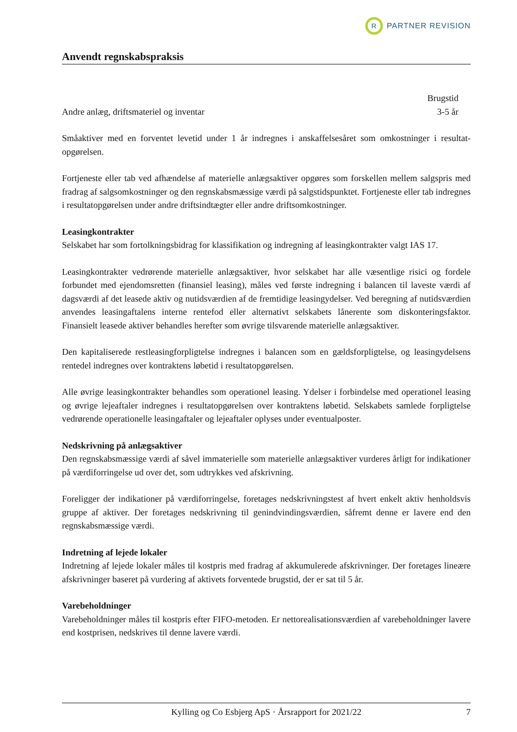R
PARTNER REVISION
Anvendt regnskabspraksis
| | Brugstid |
| Andre anlæg, driftsmateriel og inventar | 3-5 år |
Småaktiver med en forventet levetid under 1 år indregnes i anskaffelsesåret som omkostninger i resultat­opgørelsen.
Fortjeneste eller tab ved afhændelse af materielle anlægsaktiver opgøres som forskellen mellem salgspris med fradrag af salgsomkostninger og den regnskabsmæssige værdi på salgstidspunktet. Fortjeneste eller tab indregnes i resultatopgørelsen under andre driftsindtægter eller andre driftsomkostninger.
Leasingkontrakter
Selskabet har som fortolkningsbidrag for klassifikation og indregning af leasingkontrakter valgt IAS 17.
Leasingkontrakter vedrørende materielle anlægsaktiver, hvor selskabet har alle væsentlige risici og forde­le forbundet med ejendomsretten (finansiel leasing), måles ved første indregning i balancen til laveste værdi af dagsværdi af det leasede aktiv og nutidsværdien af de fremtidige leasingydelser. Ved beregning af nutidsværdien anvendes leasingaftalens interne rentefod eller alternativt selskabets lånerente som dis­konteringsfaktor. Finansielt leasede aktiver behandles herefter som øvrige tilsvarende materielle anlægs­aktiver.
Den kapitaliserede restleasingforpligtelse indregnes i balancen som en gældsforpligtelse, og leasingydel­sens rentedel indregnes over kontraktens løbetid i resultatopgørelsen.
Alle øvrige leasingkontrakter behandles som operationel leasing. Ydelser i forbindelse med operationel leasing og øvrige lejeaftaler indregnes i resultatopgørelsen over kontraktens løbetid. Selskabets samlede forpligtelse vedrørende operationelle leasingaftaler og lejeaftaler oplyses under eventualposter.
Nedskrivning på anlægsaktiver
Den regnskabsmæssige værdi af såvel immaterielle som materielle anlægsaktiver vurderes årligt for indi­kationer på værdiforringelse ud over det, som udtrykkes ved afskrivning.
Foreligger der indikationer på værdiforringelse, foretages nedskrivningstest af hvert enkelt aktiv hen­holdsvis gruppe af aktiver. Der foretages nedskrivning til genindvindingsværdien, såfremt denne er lave­re end den regnskabsmæssige værdi.
Indretning af lejede lokaler
Indretning af lejede lokaler måles til kostpris med fradrag af akkumulerede afskrivninger. Der foretages lineære afskrivninger baseret på vurdering af aktivets forventede brugstid, der er sat til 5 år.
Varebeholdninger
Varebeholdninger måles til kostpris efter FIFO-metoden. Er nettorealisationsværdien af varebeholdnin­ger lavere end kostprisen, nedskrives til denne lavere værdi.
Kylling og Co Esbjerg ApS · Årsrapport for 2021/22 7